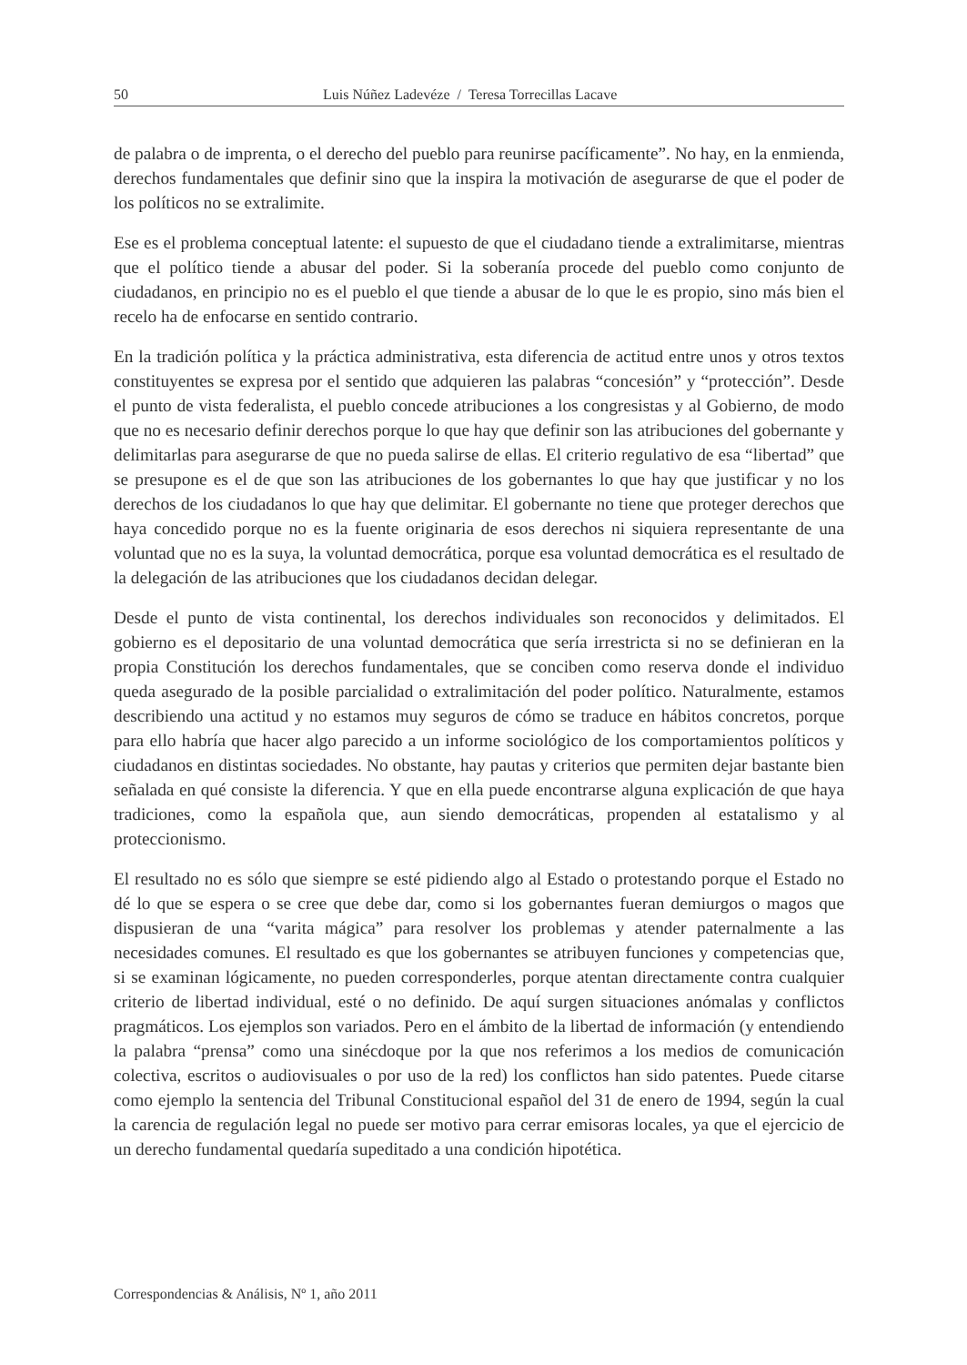50 Luis Núñez Ladevéze / Teresa Torrecillas Lacave
de palabra o de imprenta, o el derecho del pueblo para reunirse pacíficamente”. No hay, en la enmienda, derechos fundamentales que definir sino que la inspira la motivación de asegurarse de que el poder de los políticos no se extralimite.
Ese es el problema conceptual latente: el supuesto de que el ciudadano tiende a extralimitarse, mientras que el político tiende a abusar del poder. Si la soberanía procede del pueblo como conjunto de ciudadanos, en principio no es el pueblo el que tiende a abusar de lo que le es propio, sino más bien el recelo ha de enfocarse en sentido contrario.
En la tradición política y la práctica administrativa, esta diferencia de actitud entre unos y otros textos constituyentes se expresa por el sentido que adquieren las palabras “concesión” y “protección”. Desde el punto de vista federalista, el pueblo concede atribuciones a los congresistas y al Gobierno, de modo que no es necesario definir derechos porque lo que hay que definir son las atribuciones del gobernante y delimitarlas para asegurarse de que no pueda salirse de ellas. El criterio regulativo de esa “libertad” que se presupone es el de que son las atribuciones de los gobernantes lo que hay que justificar y no los derechos de los ciudadanos lo que hay que delimitar. El gobernante no tiene que proteger derechos que haya concedido porque no es la fuente originaria de esos derechos ni siquiera representante de una voluntad que no es la suya, la voluntad democrática, porque esa voluntad democrática es el resultado de la delegación de las atribuciones que los ciudadanos decidan delegar.
Desde el punto de vista continental, los derechos individuales son reconocidos y delimitados. El gobierno es el depositario de una voluntad democrática que sería irrestricta si no se definieran en la propia Constitución los derechos fundamentales, que se conciben como reserva donde el individuo queda asegurado de la posible parcialidad o extralimitación del poder político. Naturalmente, estamos describiendo una actitud y no estamos muy seguros de cómo se traduce en hábitos concretos, porque para ello habría que hacer algo parecido a un informe sociológico de los comportamientos políticos y ciudadanos en distintas sociedades. No obstante, hay pautas y criterios que permiten dejar bastante bien señalada en qué consiste la diferencia. Y que en ella puede encontrarse alguna explicación de que haya tradiciones, como la española que, aun siendo democráticas, propenden al estatalismo y al proteccionismo.
El resultado no es sólo que siempre se esté pidiendo algo al Estado o protestando porque el Estado no dé lo que se espera o se cree que debe dar, como si los gobernantes fueran demiurgos o magos que dispusieran de una “varita mágica” para resolver los problemas y atender paternalmente a las necesidades comunes. El resultado es que los gobernantes se atribuyen funciones y competencias que, si se examinan lógicamente, no pueden corresponderles, porque atentan directamente contra cualquier criterio de libertad individual, esté o no definido. De aquí surgen situaciones anómalas y conflictos pragmáticos. Los ejemplos son variados. Pero en el ámbito de la libertad de información (y entendiendo la palabra “prensa” como una sinécdoque por la que nos referimos a los medios de comunicación colectiva, escritos o audiovisuales o por uso de la red) los conflictos han sido patentes. Puede citarse como ejemplo la sentencia del Tribunal Constitucional español del 31 de enero de 1994, según la cual la carencia de regulación legal no puede ser motivo para cerrar emisoras locales, ya que el ejercicio de un derecho fundamental quedaría supeditado a una condición hipotética.
Correspondencias & Análisis, Nº 1, año 2011